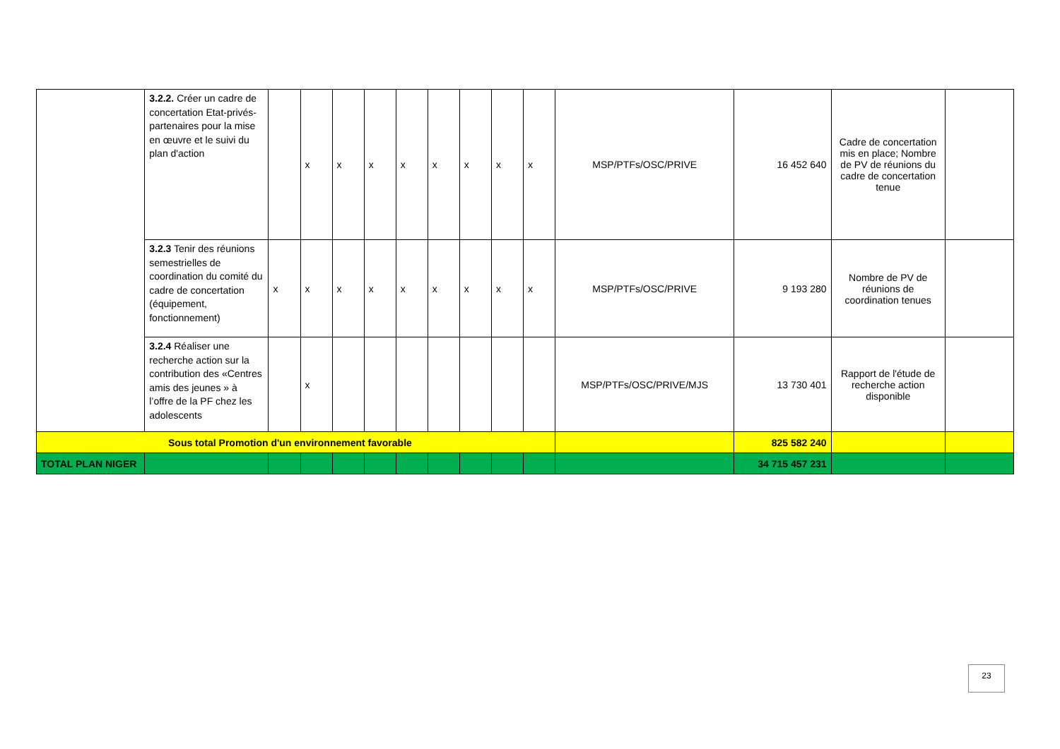| | 3.2.2. Créer un cadre de concertation Etat-privés-partenaires pour la mise en œuvre et le suivi du plan d'action | | x | x | x | x | x | x | x | x | MSP/PTFs/OSC/PRIVE | 16 452 640 | Cadre de concertation mis en place; Nombre de PV de réunions du cadre de concertation tenue | |
| | 3.2.3 Tenir des réunions semestrielles de coordination du comité du cadre de concertation (équipement, fonctionnement) | x | x | x | x | x | x | x | x | x | MSP/PTFs/OSC/PRIVE | 9 193 280 | Nombre de PV de réunions de coordination tenues | |
| | 3.2.4 Réaliser une recherche action sur la contribution des «Centres amis des jeunes » à l’offre de la PF chez les adolescents | | x | | | | | | | | MSP/PTFs/OSC/PRIVE/MJS | 13 730 401 | Rapport de l'étude de recherche action disponible | |
| Sous total Promotion d'un environnement favorable | | | | | | | | | | | | 825 582 240 | | |
| TOTAL PLAN NIGER | | | | | | | | | | | | 34 715 457 231 | | |
23